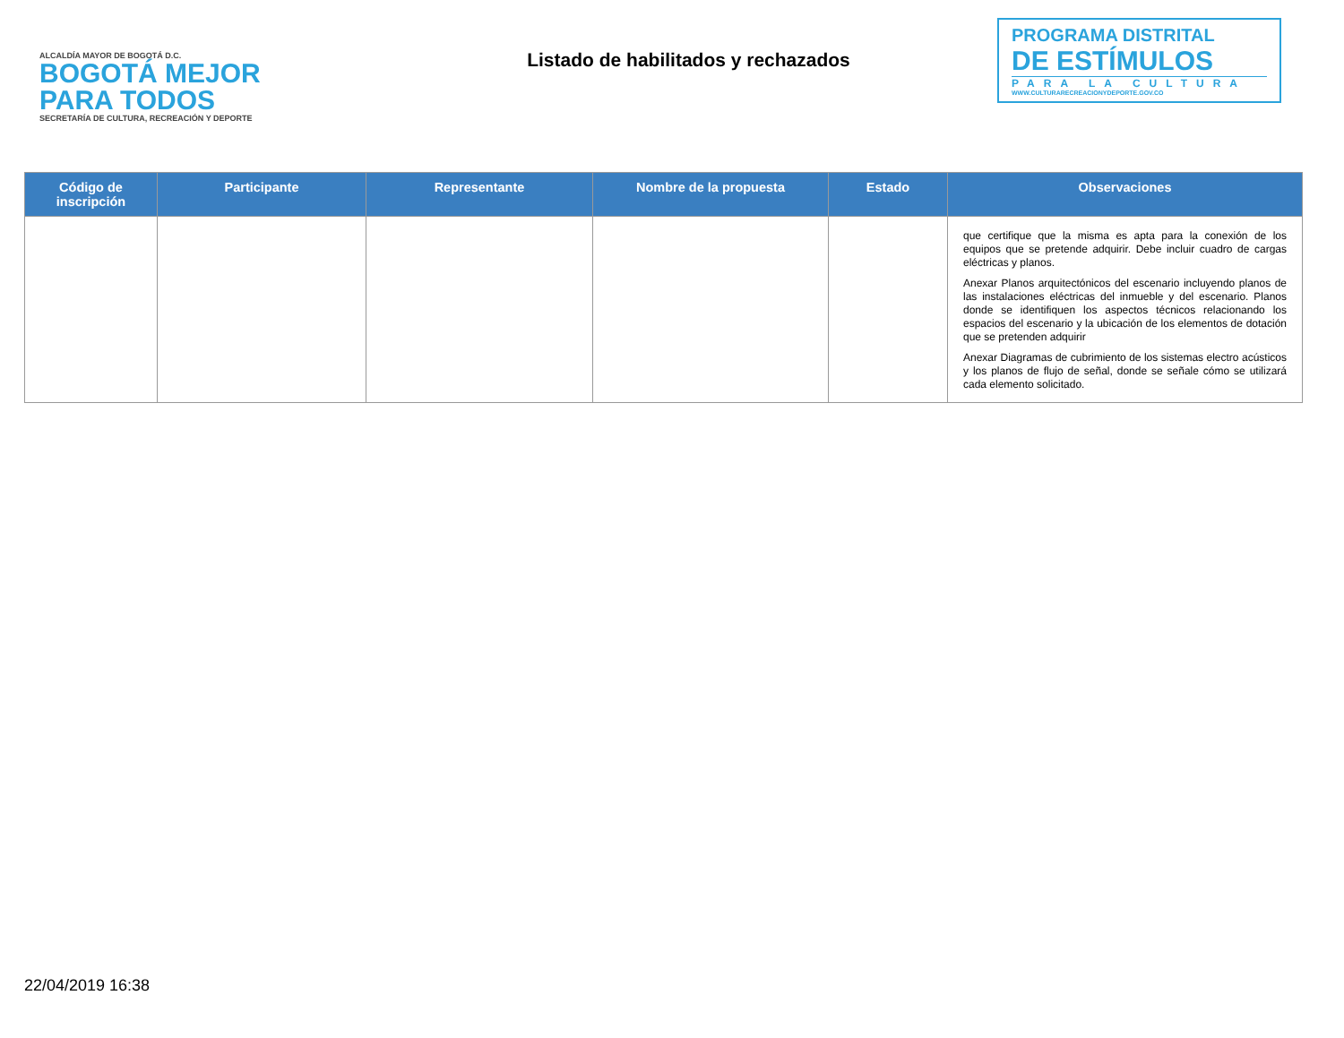ALCALDÍA MAYOR DE BOGOTÁ D.C.
BOGOTÁ MEJOR PARA TODOS
SECRETARÍA DE CULTURA, RECREACIÓN Y DEPORTE
Listado de habilitados y rechazados
PROGRAMA DISTRITAL
DE ESTÍMULOS
PARA LA CULTURA
WWW.CULTURARECREACIONYDEPORTE.GOV.CO
| Código de inscripción | Participante | Representante | Nombre de la propuesta | Estado | Observaciones |
| --- | --- | --- | --- | --- | --- |
| | | | | | que certifique que la misma es apta para la conexión de los equipos que se pretende adquirir. Debe incluir cuadro de cargas eléctricas y planos. Anexar Planos arquitectónicos del escenario incluyendo planos de las instalaciones eléctricas del inmueble y del escenario. Planos donde se identifiquen los aspectos técnicos relacionando los espacios del escenario y la ubicación de los elementos de dotación que se pretenden adquirir Anexar Diagramas de cubrimiento de los sistemas electro acústicos y los planos de flujo de señal, donde se señale cómo se utilizará cada elemento solicitado. |
22/04/2019 16:38